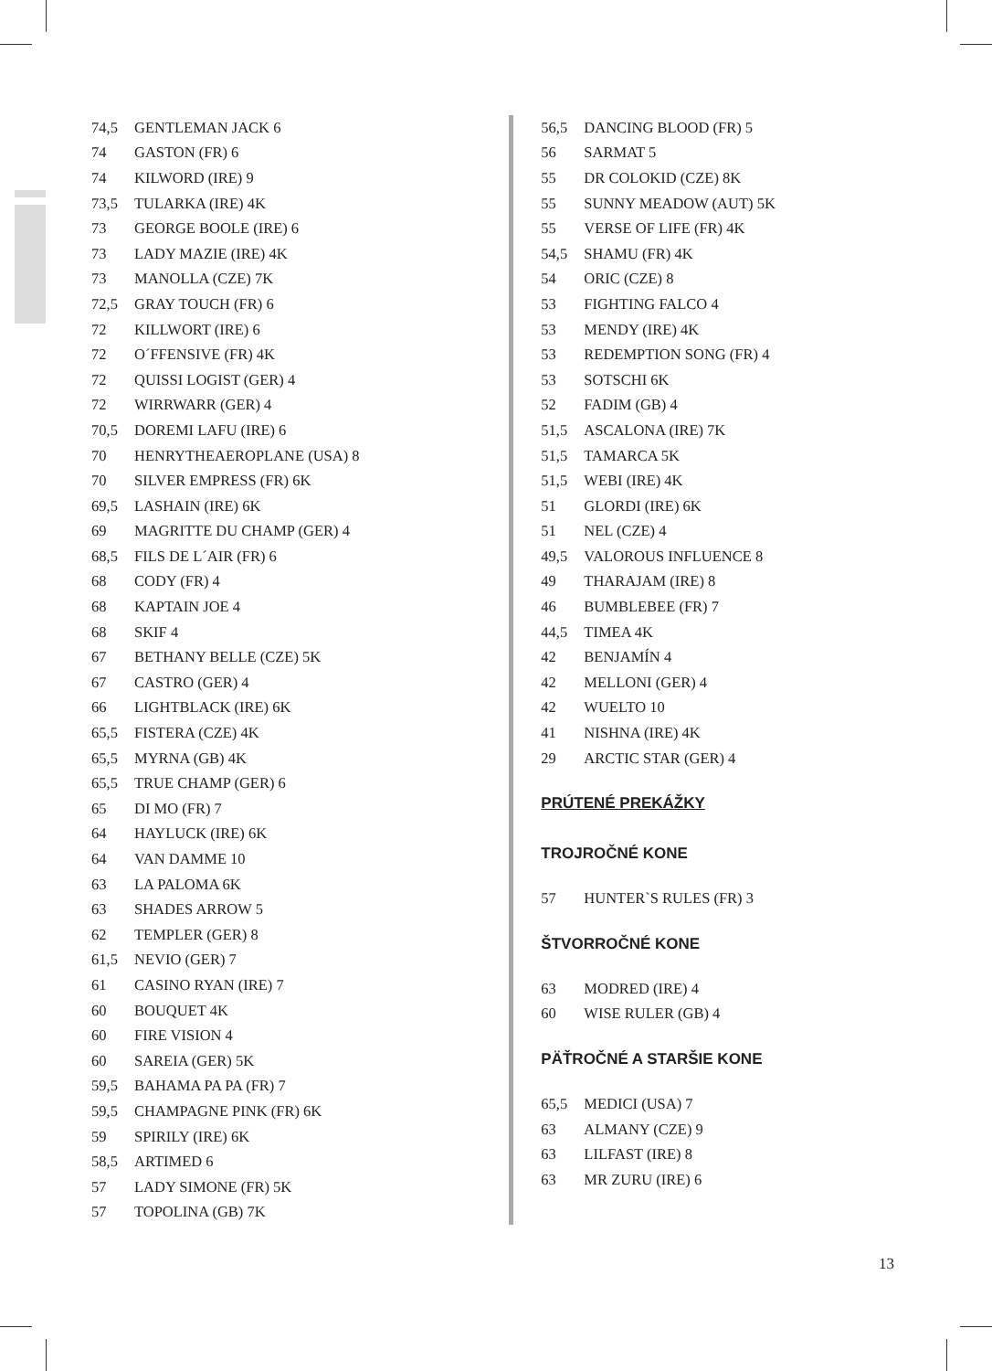| 74,5 | GENTLEMAN JACK 6 |
| 74 | GASTON (FR) 6 |
| 74 | KILWORD (IRE) 9 |
| 73,5 | TULARKA (IRE) 4K |
| 73 | GEORGE BOOLE (IRE) 6 |
| 73 | LADY MAZIE (IRE) 4K |
| 73 | MANOLLA (CZE) 7K |
| 72,5 | GRAY TOUCH (FR) 6 |
| 72 | KILLWORT (IRE) 6 |
| 72 | O´FFENSIVE (FR) 4K |
| 72 | QUISSI LOGIST (GER) 4 |
| 72 | WIRRWARR (GER) 4 |
| 70,5 | DOREMI LAFU (IRE) 6 |
| 70 | HENRYTHEAEROPLANE (USA) 8 |
| 70 | SILVER EMPRESS (FR) 6K |
| 69,5 | LASHAIN (IRE) 6K |
| 69 | MAGRITTE DU CHAMP (GER) 4 |
| 68,5 | FILS DE L´AIR (FR) 6 |
| 68 | CODY (FR) 4 |
| 68 | KAPTAIN JOE 4 |
| 68 | SKIF 4 |
| 67 | BETHANY BELLE (CZE) 5K |
| 67 | CASTRO (GER) 4 |
| 66 | LIGHTBLACK (IRE) 6K |
| 65,5 | FISTERA (CZE) 4K |
| 65,5 | MYRNA (GB) 4K |
| 65,5 | TRUE CHAMP (GER) 6 |
| 65 | DI MO (FR) 7 |
| 64 | HAYLUCK (IRE) 6K |
| 64 | VAN DAMME 10 |
| 63 | LA PALOMA 6K |
| 63 | SHADES ARROW 5 |
| 62 | TEMPLER (GER) 8 |
| 61,5 | NEVIO (GER) 7 |
| 61 | CASINO RYAN (IRE) 7 |
| 60 | BOUQUET 4K |
| 60 | FIRE VISION 4 |
| 60 | SAREIA (GER) 5K |
| 59,5 | BAHAMA PA PA (FR) 7 |
| 59,5 | CHAMPAGNE PINK (FR) 6K |
| 59 | SPIRILY (IRE) 6K |
| 58,5 | ARTIMED 6 |
| 57 | LADY SIMONE (FR) 5K |
| 57 | TOPOLINA (GB) 7K |
| 56,5 | DANCING BLOOD (FR) 5 |
| 56 | SARMAT 5 |
| 55 | DR COLOKID (CZE) 8K |
| 55 | SUNNY MEADOW (AUT) 5K |
| 55 | VERSE OF LIFE (FR) 4K |
| 54,5 | SHAMU (FR) 4K |
| 54 | ORIC (CZE) 8 |
| 53 | FIGHTING FALCO 4 |
| 53 | MENDY (IRE) 4K |
| 53 | REDEMPTION SONG (FR) 4 |
| 53 | SOTSCHI 6K |
| 52 | FADIM (GB) 4 |
| 51,5 | ASCALONA (IRE) 7K |
| 51,5 | TAMARCA 5K |
| 51,5 | WEBI (IRE) 4K |
| 51 | GLORDI (IRE) 6K |
| 51 | NEL (CZE) 4 |
| 49,5 | VALOROUS INFLUENCE 8 |
| 49 | THARAJAM (IRE) 8 |
| 46 | BUMBLEBEE (FR) 7 |
| 44,5 | TIMEA 4K |
| 42 | BENJAMÍN 4 |
| 42 | MELLONI (GER) 4 |
| 42 | WUELTO 10 |
| 41 | NISHNA (IRE) 4K |
| 29 | ARCTIC STAR (GER) 4 |
PRÚTENÉ PREKÁŽKY
TROJROČNÉ KONE
| 57 | HUNTER`S RULES (FR) 3 |
ŠTVORROČNÉ KONE
| 63 | MODRED (IRE) 4 |
| 60 | WISE RULER (GB) 4 |
PÄŤROČNÉ A STARŠIE KONE
| 65,5 | MEDICI (USA) 7 |
| 63 | ALMANY (CZE) 9 |
| 63 | LILFAST (IRE) 8 |
| 63 | MR ZURU (IRE) 6 |
13